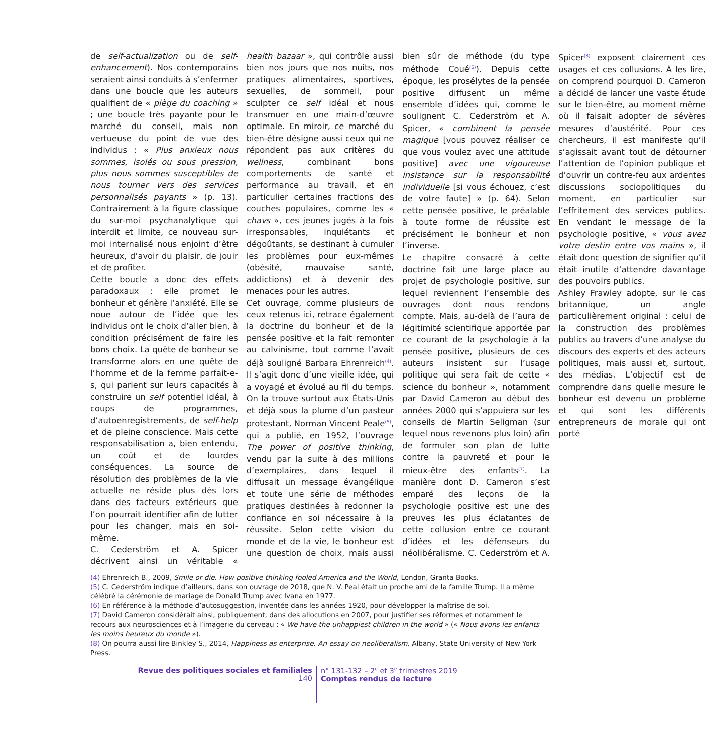de self-actualization ou de self-enhancement). Nos contemporains seraient ainsi conduits à s’enfermer dans une boucle que les auteurs qualifient de « piège du coaching » ; une boucle très payante pour le marché du conseil, mais non vertueuse du point de vue des individus : « Plus anxieux nous sommes, isolés ou sous pression, plus nous sommes susceptibles de nous tourner vers des services personnalisés payants » (p. 13). Contrairement à la figure classique du sur-moi psychanalytique qui interdit et limite, ce nouveau sur-moi internalisé nous enjoint d’être heureux, d’avoir du plaisir, de jouir et de profiter.
Cette boucle a donc des effets paradoxaux : elle promet le bonheur et génère l’anxiété. Elle se noue autour de l’idée que les individus ont le choix d’aller bien, à condition précisément de faire les bons choix. La quête de bonheur se transforme alors en une quête de l’homme et de la femme parfait-e-s, qui parient sur leurs capacités à construire un self potentiel idéal, à coups de programmes, d’autoenregistrements, de self-help et de pleine conscience. Mais cette responsabilisation a, bien entendu, un coût et de lourdes conséquences. La source de résolution des problèmes de la vie actuelle ne réside plus dès lors dans des facteurs extérieurs que l’on pourrait identifier afin de lutter pour les changer, mais en soi-même.
C. Cederström et A. Spicer décrivent ainsi un véritable « health bazaar », qui contrôle aussi bien nos jours que nos nuits, nos pratiques alimentaires, sportives, sexuelles, de sommeil, pour sculpter ce self idéal et nous transmuer en une main-d’œuvre optimale. En miroir, ce marché du bien-être désigne aussi ceux qui ne répondent pas aux critères du wellness, combinant bons comportements de santé et performance au travail, et en particulier certaines fractions des couches populaires, comme les « chavs », ces jeunes jugés à la fois irresponsables, inquiétants et dégoûtants, se destinant à cumuler les problèmes pour eux-mêmes (obésité, mauvaise santé, addictions) et à devenir des menaces pour les autres.
Cet ouvrage, comme plusieurs de ceux retenus ici, retrace également la doctrine du bonheur et de la pensée positive et la fait remonter au calvinisme, tout comme l’avait déjà souligné Barbara Ehrenreich<sup>(4)</sup>. Il s’agit donc d’une vieille idée, qui a voyagé et évolué au fil du temps. On la trouve surtout aux États-Unis et déjà sous la plume d’un pasteur protestant, Norman Vincent Peale<sup>(5)</sup>, qui a publié, en 1952, l’ouvrage The power of positive thinking, vendu par la suite à des millions d’exemplaires, dans lequel il diffusait un message évangélique et toute une série de méthodes pratiques destinées à redonner la confiance en soi nécessaire à la réussite. Selon cette vision du monde et de la vie, le bonheur est une question de choix, mais aussi bien sûr de méthode (du type méthode Coué<sup>(6)</sup>). Depuis cette époque, les prosélytes de la pensée positive diffusent un même ensemble d’idées qui, comme le soulignent C. Cederström et A. Spicer, « combinent la pensée magique [vous pouvez réaliser ce que vous voulez avec une attitude positive] avec une vigoureuse insistance sur la responsabilité individuelle [si vous échouez, c’est de votre faute] » (p. 64). Selon cette pensée positive, le préalable à toute forme de réussite est précisément le bonheur et non l’inverse.
Le chapitre consacré à cette doctrine fait une large place au projet de psychologie positive, sur lequel reviennent l’ensemble des ouvrages dont nous rendons compte. Mais, au-delà de l’aura de légitimité scientifique apportée par ce courant de la psychologie à la pensée positive, plusieurs de ces auteurs insistent sur l’usage politique qui sera fait de cette « science du bonheur », notamment par David Cameron au début des années 2000 qui s’appuiera sur les conseils de Martin Seligman (sur lequel nous revenons plus loin) afin de formuler son plan de lutte contre la pauvreté et pour le mieux-être des enfants<sup>(7)</sup>. La manière dont D. Cameron s’est emparé des leçons de la psychologie positive est une des preuves les plus éclatantes de cette collusion entre ce courant d’idées et les défenseurs du néolibéralisme. C. Cederström et A. Spicer<sup>(8)</sup> exposent clairement ces usages et ces collusions. À les lire, on comprend pourquoi D. Cameron a décidé de lancer une vaste étude sur le bien-être, au moment même où il faisait adopter de sévères mesures d’austérité. Pour ces chercheurs, il est manifeste qu’il s’agissait avant tout de détourner l’attention de l’opinion publique et d’ouvrir un contre-feu aux ardentes discussions sociopolitiques du moment, en particulier sur l’effritement des services publics. En vendant le message de la psychologie positive, « vous avez votre destin entre vos mains », il était donc question de signifier qu’il était inutile d’attendre davantage des pouvoirs publics.
Ashley Frawley adopte, sur le cas britannique, un angle particulièrement original : celui de la construction des problèmes publics au travers d’une analyse du discours des experts et des acteurs politiques, mais aussi et, surtout, des médias. L’objectif est de comprendre dans quelle mesure le bonheur est devenu un problème et qui sont les différents entrepreneurs de morale qui ont porté
(4) Ehrenreich B., 2009, Smile or die. How positive thinking fooled America and the World, London, Granta Books.
(5) C. Cederström indique d’ailleurs, dans son ouvrage de 2018, que N. V. Peal était un proche ami de la famille Trump. Il a même célébré la cérémonie de mariage de Donald Trump avec Ivana en 1977.
(6) En référence à la méthode d’autosuggestion, inventée dans les années 1920, pour développer la maîtrise de soi.
(7) David Cameron considérait ainsi, publiquement, dans des allocutions en 2007, pour justifier ses réformes et notamment le recours aux neurosciences et à l’imagerie du cerveau : « We have the unhappiest children in the world » (« Nous avons les enfants les moins heureux du monde »).
(8) On pourra aussi lire Binkley S., 2014, Happiness as enterprise. An essay on neoliberalism, Albany, State University of New York Press.
Revue des politiques sociales et familiales
140
n° 131-132 – 2<sup>e</sup> et 3<sup>e</sup> trimestres 2019
Comptes rendus de lecture